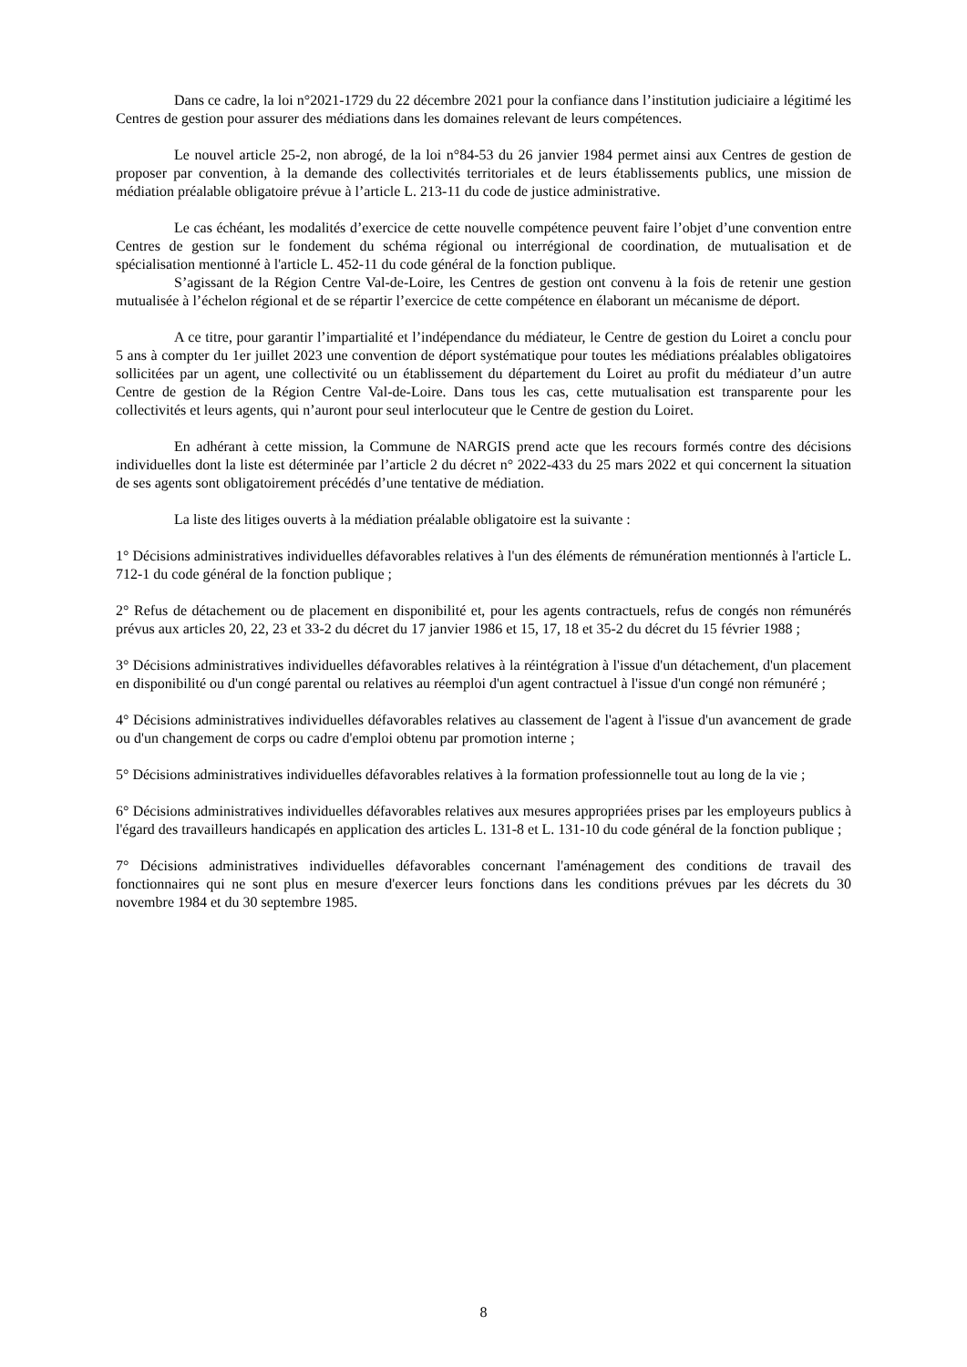Dans ce cadre, la loi n°2021-1729 du 22 décembre 2021 pour la confiance dans l’institution judiciaire a légitimé les Centres de gestion pour assurer des médiations dans les domaines relevant de leurs compétences.
Le nouvel article 25-2, non abrogé, de la loi n°84-53 du 26 janvier 1984 permet ainsi aux Centres de gestion de proposer par convention, à la demande des collectivités territoriales et de leurs établissements publics, une mission de médiation préalable obligatoire prévue à l’article L. 213-11 du code de justice administrative.
Le cas échéant, les modalités d’exercice de cette nouvelle compétence peuvent faire l’objet d’une convention entre Centres de gestion sur le fondement du schéma régional ou interrégional de coordination, de mutualisation et de spécialisation mentionné à l'article L. 452-11 du code général de la fonction publique.
S’agissant de la Région Centre Val-de-Loire, les Centres de gestion ont convenu à la fois de retenir une gestion mutualisée à l’échelon régional et de se répartir l’exercice de cette compétence en élaborant un mécanisme de déport.
A ce titre, pour garantir l’impartialité et l’indépendance du médiateur, le Centre de gestion du Loiret a conclu pour 5 ans à compter du 1er juillet 2023 une convention de déport systématique pour toutes les médiations préalables obligatoires sollicitées par un agent, une collectivité ou un établissement du département du Loiret au profit du médiateur d’un autre Centre de gestion de la Région Centre Val-de-Loire. Dans tous les cas, cette mutualisation est transparente pour les collectivités et leurs agents, qui n’auront pour seul interlocuteur que le Centre de gestion du Loiret.
En adhérant à cette mission, la Commune de NARGIS prend acte que les recours formés contre des décisions individuelles dont la liste est déterminée par l’article 2 du décret n° 2022-433 du 25 mars 2022 et qui concernent la situation de ses agents sont obligatoirement précédés d’une tentative de médiation.
La liste des litiges ouverts à la médiation préalable obligatoire est la suivante :
1° Décisions administratives individuelles défavorables relatives à l'un des éléments de rémunération mentionnés à l'article L. 712-1 du code général de la fonction publique ;
2° Refus de détachement ou de placement en disponibilité et, pour les agents contractuels, refus de congés non rémunérés prévus aux articles 20, 22, 23 et 33-2 du décret du 17 janvier 1986 et 15, 17, 18 et 35-2 du décret du 15 février 1988 ;
3° Décisions administratives individuelles défavorables relatives à la réintégration à l'issue d'un détachement, d'un placement en disponibilité ou d'un congé parental ou relatives au réemploi d'un agent contractuel à l'issue d'un congé non rémunéré ;
4° Décisions administratives individuelles défavorables relatives au classement de l'agent à l'issue d'un avancement de grade ou d'un changement de corps ou cadre d'emploi obtenu par promotion interne ;
5° Décisions administratives individuelles défavorables relatives à la formation professionnelle tout au long de la vie ;
6° Décisions administratives individuelles défavorables relatives aux mesures appropriées prises par les employeurs publics à l'égard des travailleurs handicapés en application des articles L. 131-8 et L. 131-10 du code général de la fonction publique ;
7° Décisions administratives individuelles défavorables concernant l'aménagement des conditions de travail des fonctionnaires qui ne sont plus en mesure d'exercer leurs fonctions dans les conditions prévues par les décrets du 30 novembre 1984 et du 30 septembre 1985.
8